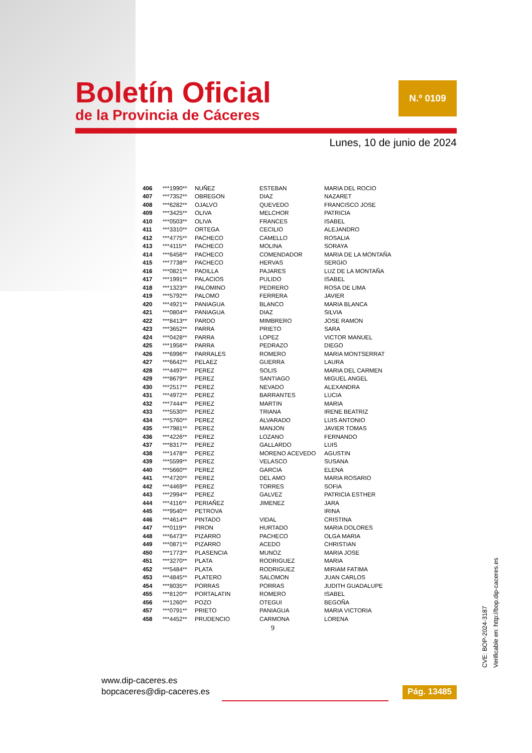Boletín Oficial
de la Provincia de Cáceres
N.º 0109
Lunes, 10 de junio de 2024
| 406 | ***1990** | NUÑEZ | ESTEBAN | MARIA DEL ROCIO |
| 407 | ***7352** | OBREGON | DIAZ | NAZARET |
| 408 | ***6282** | OJALVO | QUEVEDO | FRANCISCO JOSE |
| 409 | ***3425** | OLIVA | MELCHOR | PATRICIA |
| 410 | ***0503** | OLIVA | FRANCES | ISABEL |
| 411 | ***3310** | ORTEGA | CECILIO | ALEJANDRO |
| 412 | ***4775** | PACHECO | CAMELLO | ROSALIA |
| 413 | ***4115** | PACHECO | MOLINA | SORAYA |
| 414 | ***6456** | PACHECO | COMENDADOR | MARIA DE LA MONTAÑA |
| 415 | ***7738** | PACHECO | HERVAS | SERGIO |
| 416 | ***0821** | PADILLA | PAJARES | LUZ DE LA MONTAÑA |
| 417 | ***1991** | PALACIOS | PULIDO | ISABEL |
| 418 | ***1323** | PALOMINO | PEDRERO | ROSA DE LIMA |
| 419 | ***5792** | PALOMO | FERRERA | JAVIER |
| 420 | ***4921** | PANIAGUA | BLANCO | MARIA BLANCA |
| 421 | ***0804** | PANIAGUA | DIAZ | SILVIA |
| 422 | ***8413** | PARDO | MIMBRERO | JOSE RAMON |
| 423 | ***3652** | PARRA | PRIETO | SARA |
| 424 | ***0428** | PARRA | LOPEZ | VICTOR MANUEL |
| 425 | ***1956** | PARRA | PEDRAZO | DIEGO |
| 426 | ***6996** | PARRALES | ROMERO | MARIA MONTSERRAT |
| 427 | ***6642** | PELAEZ | GUERRA | LAURA |
| 428 | ***4497** | PEREZ | SOLIS | MARIA DEL CARMEN |
| 429 | ***8679** | PEREZ | SANTIAGO | MIGUEL ANGEL |
| 430 | ***2517** | PEREZ | NEVADO | ALEXANDRA |
| 431 | ***4972** | PEREZ | BARRANTES | LUCIA |
| 432 | ***7444** | PEREZ | MARTIN | MARIA |
| 433 | ***5530** | PEREZ | TRIANA | IRENE BEATRIZ |
| 434 | ***5760** | PEREZ | ALVARADO | LUIS ANTONIO |
| 435 | ***7981** | PEREZ | MANJON | JAVIER TOMAS |
| 436 | ***4226** | PEREZ | LOZANO | FERNANDO |
| 437 | ***8317** | PEREZ | GALLARDO | LUIS |
| 438 | ***1478** | PEREZ | MORENO ACEVEDO | AGUSTIN |
| 439 | ***5599** | PEREZ | VELASCO | SUSANA |
| 440 | ***5660** | PEREZ | GARCIA | ELENA |
| 441 | ***4720** | PEREZ | DEL AMO | MARIA ROSARIO |
| 442 | ***4469** | PEREZ | TORRES | SOFIA |
| 443 | ***2994** | PEREZ | GALVEZ | PATRICIA ESTHER |
| 444 | ***4116** | PERIAÑEZ | JIMENEZ | JARA |
| 445 | ***9540** | PETROVA | | IRINA |
| 446 | ***4614** | PINTADO | VIDAL | CRISTINA |
| 447 | ***0119** | PIRON | HURTADO | MARIA DOLORES |
| 448 | ***6473** | PIZARRO | PACHECO | OLGA MARIA |
| 449 | ***0871** | PIZARRO | ACEDO | CHRISTIAN |
| 450 | ***1773** | PLASENCIA | MUNOZ | MARIA JOSE |
| 451 | ***3270** | PLATA | RODRIGUEZ | MARIA |
| 452 | ***5484** | PLATA | RODRIGUEZ | MIRIAM FATIMA |
| 453 | ***4845** | PLATERO | SALOMON | JUAN CARLOS |
| 454 | ***8035** | PORRAS | PORRAS | JUDITH GUADALUPE |
| 455 | ***8120** | PORTALATIN | ROMERO | ISABEL |
| 456 | ***1260** | POZO | OTEGUI | BEGOÑA |
| 457 | ***0791** | PRIETO | PANIAGUA | MARIA VICTORIA |
| 458 | ***4452** | PRUDENCIO | CARMONA | LORENA |
9
CVE: BOP-2024-3187
Verificable en: http://bop.dip-caceres.es
www.dip-caceres.es
bopcaceres@dip-caceres.es
Pág. 13485